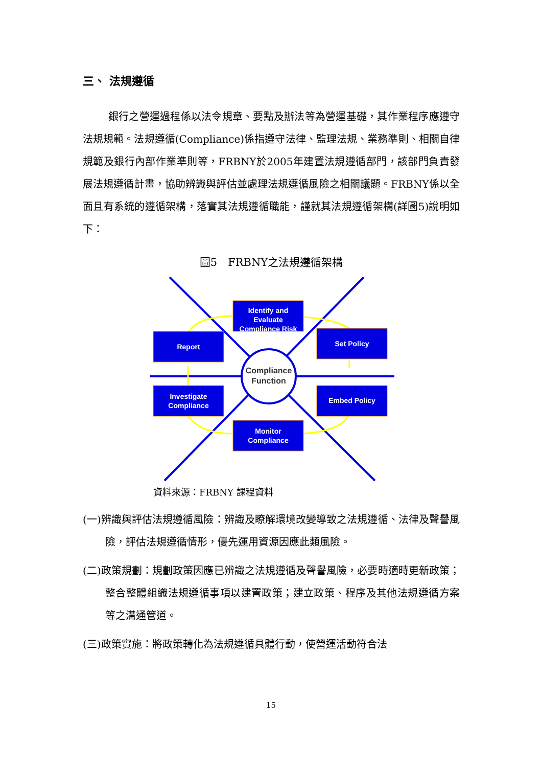三、 法規遵循
銀行之營運過程係以法令規章、要點及辦法等為營運基礎，其作業程序應遵守法規規範。法規遵循(Compliance)係指遵守法律、監理法規、業務準則、相關自律規範及銀行內部作業準則等，FRBNY於2005年建置法規遵循部門，該部門負責發展法規遵循計畫，協助辨識與評估並處理法規遵循風險之相關議題。FRBNY係以全面且有系統的遵循架構，落實其法規遵循職能，謹就其法規遵循架構(詳圖5)說明如下：
圖5　FRBNY之法規遵循架構
Identify and
Evaluate
Compliance Risk
Report
Set Policy
Investigate
Compliance
Embed Policy
Monitor
Compliance
Compliance
Function
資料來源：FRBNY 課程資料
(一)辨識與評估法規遵循風險：辨識及瞭解環境改變導致之法規遵循、法律及聲譽風險，評估法規遵循情形，優先運用資源因應此類風險。
(二)政策規劃：規劃政策因應已辨識之法規遵循及聲譽風險，必要時適時更新政策；整合整體組織法規遵循事項以建置政策；建立政策、程序及其他法規遵循方案等之溝通管道。
(三)政策實施：將政策轉化為法規遵循具體行動，使營運活動符合法
15